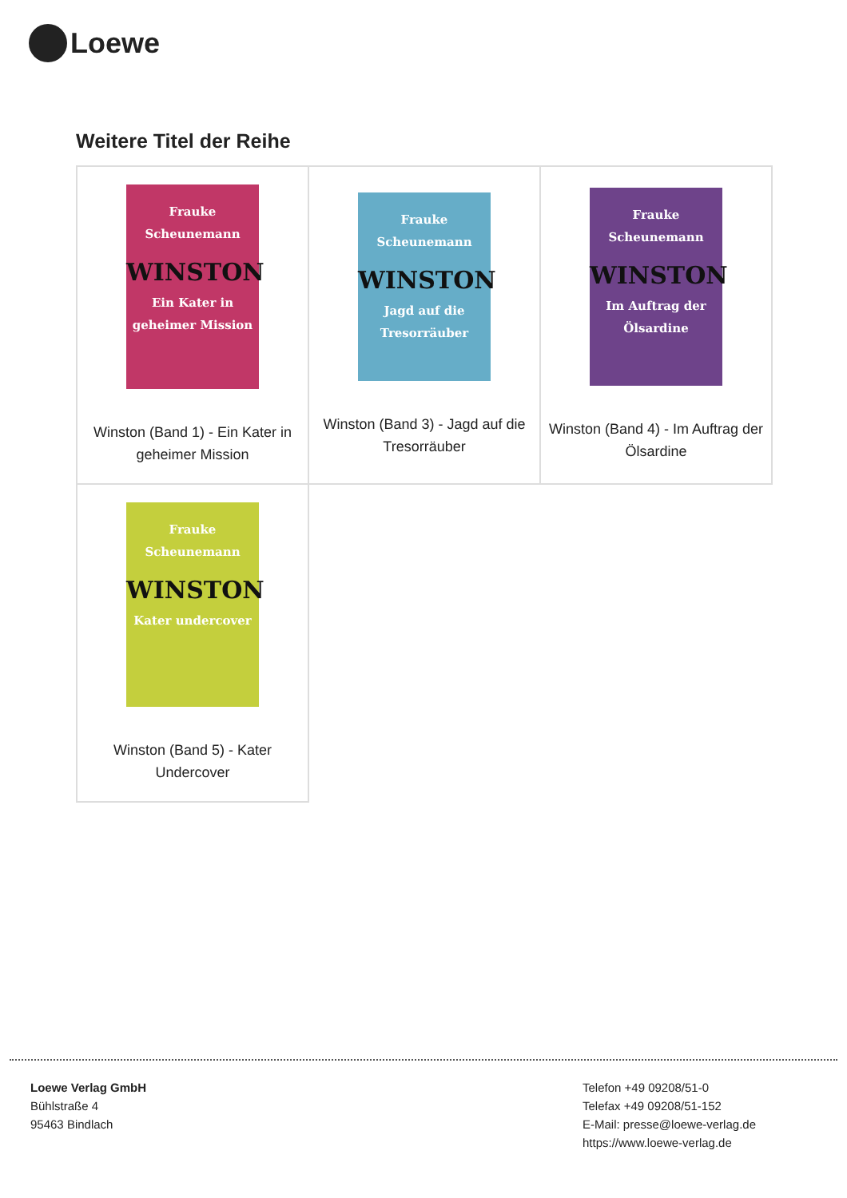Loewe
Weitere Titel der Reihe
| Frauke Scheunemann WINSTON Ein Kater in geheimer Mission Winston (Band 1) - Ein Kater in geheimer Mission | Frauke Scheunemann WINSTON Jagd auf die Tresorräuber Winston (Band 3) - Jagd auf die Tresorräuber | Frauke Scheunemann WINSTON Im Auftrag der Ölsardine Winston (Band 4) - Im Auftrag der Ölsardine |
| Frauke Scheunemann WINSTON Kater undercover Winston (Band 5) - Kater Undercover | | |
Loewe Verlag GmbH
Bühlstraße 4
95463 Bindlach
Telefon +49 09208/51-0
Telefax +49 09208/51-152
E-Mail: presse@loewe-verlag.de
https://www.loewe-verlag.de